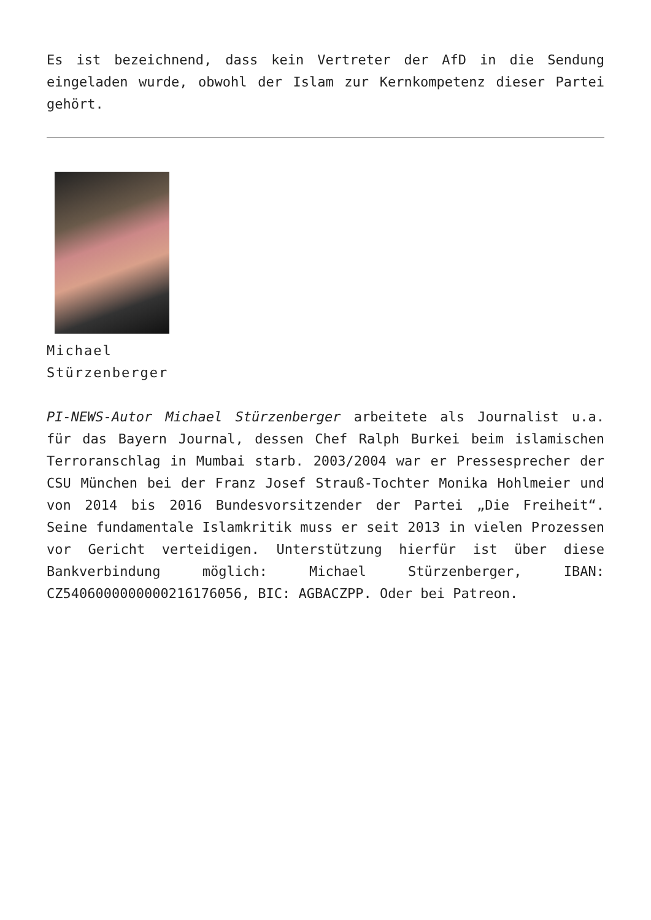Es ist bezeichnend, dass kein Vertreter der AfD in die Sendung eingeladen wurde, obwohl der Islam zur Kernkompetenz dieser Partei gehört.
Michael Stürzenberger
PI-NEWS-Autor Michael Stürzenberger arbeitete als Journalist u.a. für das Bayern Journal, dessen Chef Ralph Burkei beim islamischen Terroranschlag in Mumbai starb. 2003/2004 war er Pressesprecher der CSU München bei der Franz Josef Strauß-Tochter Monika Hohlmeier und von 2014 bis 2016 Bundesvorsitzender der Partei „Die Freiheit“. Seine fundamentale Islamkritik muss er seit 2013 in vielen Prozessen vor Gericht verteidigen. Unterstützung hierfür ist über diese Bankverbindung möglich: Michael Stürzenberger, IBAN: CZ5406000000000216176056, BIC: AGBACZPP. Oder bei Patreon.